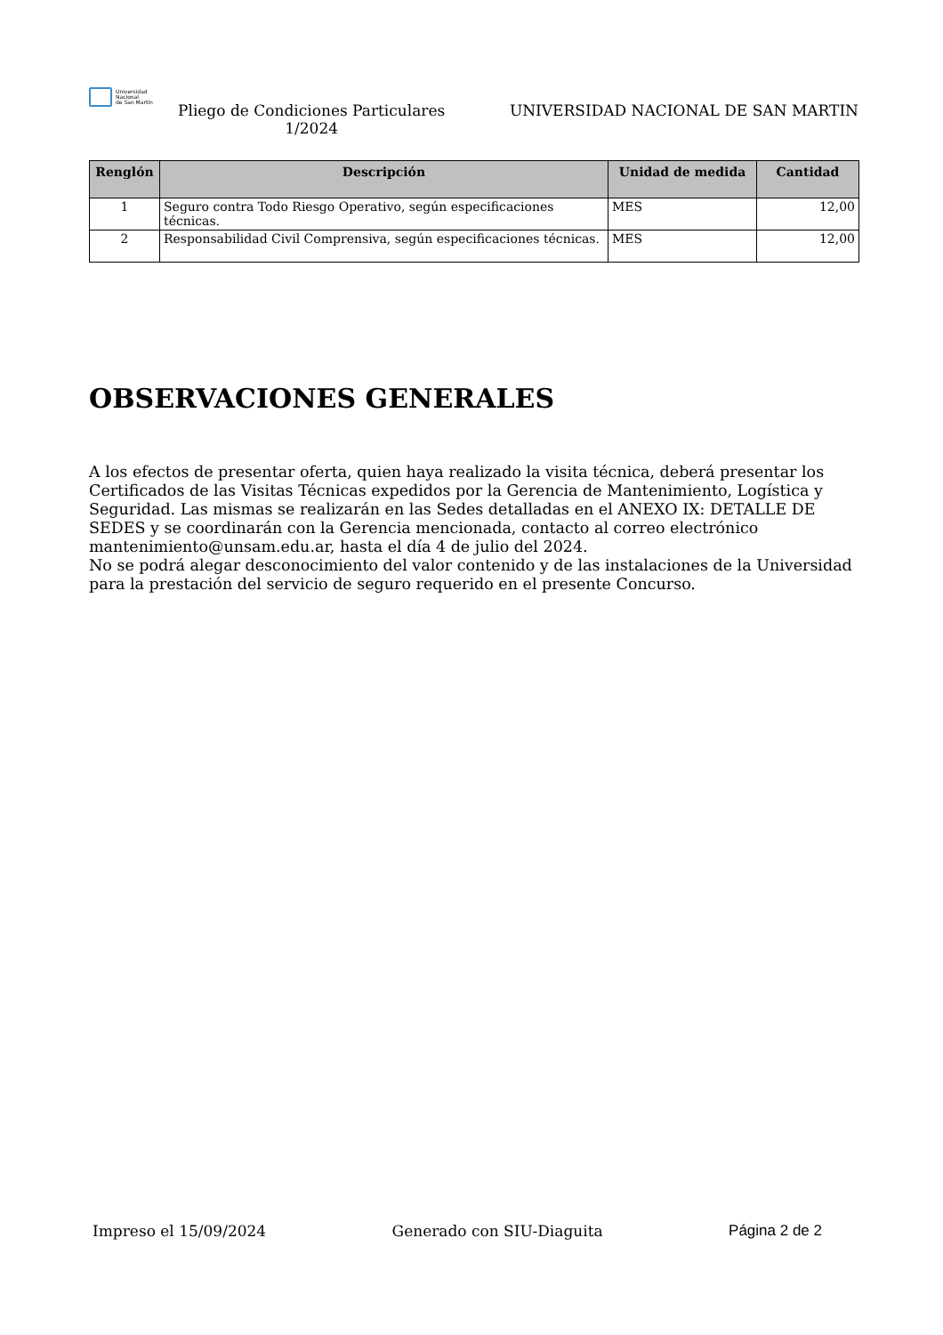Universidad
Nacional
de San Martín
Pliego de Condiciones Particulares
1/2024
UNIVERSIDAD NACIONAL DE SAN MARTIN
| Renglón | Descripción | Unidad de medida | Cantidad |
| --- | --- | --- | --- |
| 1 | Seguro contra Todo Riesgo Operativo, según especificaciones técnicas. | MES | 12,00 |
| 2 | Responsabilidad Civil Comprensiva, según especificaciones técnicas. | MES | 12,00 |
OBSERVACIONES GENERALES
A los efectos de presentar oferta, quien haya realizado la visita técnica, deberá presentar los Certificados de las Visitas Técnicas expedidos por la Gerencia de Mantenimiento, Logística y Seguridad. Las mismas se realizarán en las Sedes detalladas en el ANEXO IX: DETALLE DE SEDES y se coordinarán con la Gerencia mencionada, contacto al correo electrónico mantenimiento@unsam.edu.ar, hasta el día 4 de julio del 2024.
No se podrá alegar desconocimiento del valor contenido y de las instalaciones de la Universidad para la prestación del servicio de seguro requerido en el presente Concurso.
Impreso el 15/09/2024 Generado con SIU-Diaguita Página 2 de 2